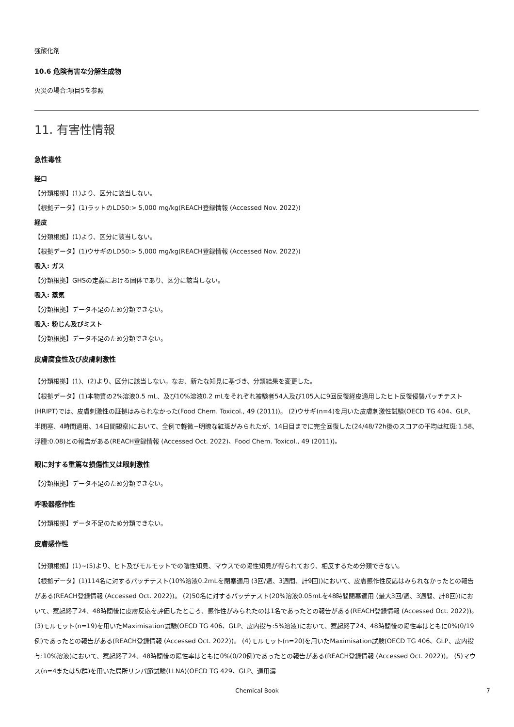強酸化剤
10.6 危険有害な分解生成物
火災の場合:項目5を参照
11. 有害性情報
急性毒性
経口
【分類根拠】(1)より、区分に該当しない。
【根拠データ】(1)ラットのLD50:> 5,000 mg/kg(REACH登録情報 (Accessed Nov. 2022))
経皮
【分類根拠】(1)より、区分に該当しない。
【根拠データ】(1)ウサギのLD50:> 5,000 mg/kg(REACH登録情報 (Accessed Nov. 2022))
吸入: ガス
【分類根拠】GHSの定義における固体であり、区分に該当しない。
吸入: 蒸気
【分類根拠】データ不足のため分類できない。
吸入: 粉じん及びミスト
【分類根拠】データ不足のため分類できない。
皮膚腐食性及び皮膚刺激性
【分類根拠】(1)、(2)より、区分に該当しない。なお、新たな知見に基づき、分類結果を変更した。
【根拠データ】(1)本物質の2%溶液0.5 mL、及び10%溶液0.2 mLをそれぞれ被験者54人及び105人に9回反復経皮適用したヒト反復侵襲パッチテスト(HRIPT)では、皮膚刺激性の証拠はみられなかった(Food Chem. Toxicol., 49 (2011))。 (2)ウサギ(n=4)を用いた皮膚刺激性試験(OECD TG 404、GLP、半閉塞、4時間適用、14日間観察)において、全例で軽微~明瞭な紅斑がみられたが、14日目までに完全回復した(24/48/72h後のスコアの平均は紅斑:1.58、浮腫:0.08)との報告がある(REACH登録情報 (Accessed Oct. 2022)、Food Chem. Toxicol., 49 (2011))。
眼に対する重篤な損傷性又は眼刺激性
【分類根拠】データ不足のため分類できない。
呼吸器感作性
【分類根拠】データ不足のため分類できない。
皮膚感作性
【分類根拠】(1)~(5)より、ヒト及びモルモットでの陰性知見、マウスでの陽性知見が得られており、相反するため分類できない。
【根拠データ】(1)114名に対するパッチテスト(10%溶液0.2mLを閉塞適用 (3回/週、3週間、計9回))において、皮膚感作性反応はみられなかったとの報告がある(REACH登録情報 (Accessed Oct. 2022))。 (2)50名に対するパッチテスト(20%溶液0.05mLを48時間閉塞適用 (最大3回/週、3週間、計8回))において、惹起終了24、48時間後に皮膚反応を評価したところ、感作性がみられたのは1名であったとの報告がある(REACH登録情報 (Accessed Oct. 2022))。 (3)モルモット(n=19)を用いたMaximisation試験(OECD TG 406、GLP、皮内投与:5%溶液)において、惹起終了24、48時間後の陽性率はともに0%(0/19例)であったとの報告がある(REACH登録情報 (Accessed Oct. 2022))。 (4)モルモット(n=20)を用いたMaximisation試験(OECD TG 406、GLP、皮内投与:10%溶液)において、惹起終了24、48時間後の陽性率はともに0%(0/20例)であったとの報告がある(REACH登録情報 (Accessed Oct. 2022))。 (5)マウス(n=4または5/群)を用いた局所リンパ節試験(LLNA)(OECD TG 429、GLP、適用濃
Chemical Book 7